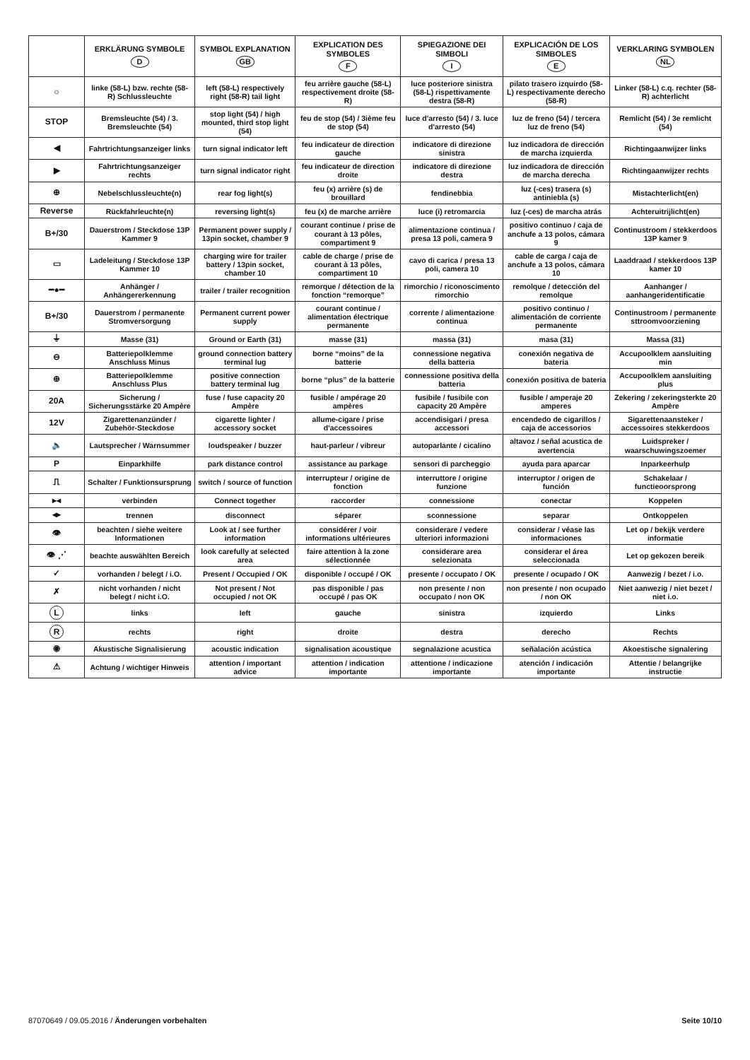| | ERKLÄRUNG SYMBOLE D | SYMBOL EXPLANATION GB | EXPLICATION DES SYMBOLES F | SPIEGAZIONE DEI SIMBOLI I | EXPLICACIÓN DE LOS SIMBOLES E | VERKLARING SYMBOLEN NL |
| --- | --- | --- | --- | --- | --- | --- |
| ☼ | linke (58-L) bzw. rechte (58-R) Schlussleuchte | left (58-L) respectively right (58-R) tail light | feu arrière gauche (58-L) respectivement droite (58-R) | luce posteriore sinistra (58-L) rispettivamente destra (58-R) | pilato trasero izquirdo (58-L) respectivamente derecho (58-R) | Linker (58-L) c.q. rechter (58-R) achterlicht |
| STOP | Bremsleuchte (54) / 3. Bremsleuchte (54) | stop light (54) / high mounted, third stop light (54) | feu de stop (54) / 3ième feu de stop (54) | luce d'arresto (54) / 3. luce d'arresto (54) | luz de freno (54) / tercera luz de freno (54) | Remlicht (54) / 3e remlicht (54) |
| ◀ | Fahrtrichtungsanzeiger links | turn signal indicator left | feu indicateur de direction gauche | indicatore di direzione sinistra | luz indicadora de dirección de marcha izquierda | Richtingaanwijzer links |
| ▶ | Fahrtrichtungsanzeiger rechts | turn signal indicator right | feu indicateur de direction droite | indicatore di direzione destra | luz indicadora de dirección de marcha derecha | Richtingaanwijzer rechts |
| ⊕ | Nebelschlussleuchte(n) | rear fog light(s) | feu (x) arrière (s) de brouillard | fendinebbia | luz (-ces) trasera (s) antiniebla (s) | Mistachterlicht(en) |
| Reverse | Rückfahrleuchte(n) | reversing light(s) | feu (x) de marche arrière | luce (i) retromarcia | luz (-ces) de marcha atrás | Achteruitrijlicht(en) |
| B+/30 | Dauerstrom / Steckdose 13P Kammer 9 | Permanent power supply / 13pin socket, chamber 9 | courant continue / prise de courant à 13 pôles, compartiment 9 | alimentazione continua / presa 13 poli, camera 9 | positivo continuo / caja de anchufe a 13 polos, cámara 9 | Continustroom / stekkerdoos 13P kamer 9 |
| ▭ | Ladeleitung / Steckdose 13P Kammer 10 | charging wire for trailer battery / 13pin socket, chamber 10 | cable de charge / prise de courant à 13 pôles, compartiment 10 | cavo di carica / presa 13 poli, camera 10 | cable de carga / caja de anchufe a 13 polos, cámara 10 | Laaddraad / stekkerdoos 13P kamer 10 |
| ━●━ | Anhänger / Anhängererkennung | trailer / trailer recognition | remorque / détection de la fonction “remorque” | rimorchio / riconoscimento rimorchio | remolque / detección del remolque | Aanhanger / aanhangeridentificatie |
| B+/30 | Dauerstrom / permanente Stromversorgung | Permanent current power supply | courant continue / alimentation électrique permanente | corrente / alimentazione continua | positivo continuo / alimentación de corriente permanente | Continustroom / permanente sttroomvoorziening |
| ⏚ | Masse (31) | Ground or Earth (31) | masse (31) | massa (31) | masa (31) | Massa (31) |
| ⊖ | Batteriepolklemme Anschluss Minus | ground connection battery terminal lug | borne “moins” de la batterie | connessione negativa della batteria | conexión negativa de bateria | Accupoolklem aansluiting min |
| ⊕ | Batteriepolklemme Anschluss Plus | positive connection battery terminal lug | borne “plus” de la batterie | connessione positiva della batteria | conexión positiva de bateria | Accupoolklem aansluiting plus |
| 20A | Sicherung / Sicherungsstärke 20 Ampère | fuse / fuse capacity 20 Ampère | fusible / ampérage 20 ampères | fusibile / fusibile con capacity 20 Ampère | fusible / amperaje 20 amperes | Zekering / zekeringsterkte 20 Ampère |
| 12V | Zigarettenanzünder / Zubehör-Steckdose | cigarette lighter / accessory socket | allume-cigare / prise d'accessoires | accendisigari / presa accessori | encendedo de cigarillos / caja de accessorios | Sigarettenaansteker / accessoires stekkerdoos |
| 🔈 | Lautsprecher / Warnsummer | loudspeaker / buzzer | haut-parleur / vibreur | autoparlante / cicalino | altavoz / señal acustica de avertencia | Luidspreker / waarschuwingszoemer |
| P | Einparkhilfe | park distance control | assistance au parkage | sensori di parcheggio | ayuda para aparcar | Inparkeerhulp |
| ⎍ | Schalter / Funktionsursprung | switch / source of function | interrupteur / origine de fonction | interruttore / origine funzione | interruptor / origen de función | Schakelaar / functieoorsprong |
| ▸◂ | verbinden | Connect together | raccorder | connessione | conectar | Koppelen |
| ◂▸ | trennen | disconnect | séparer | sconnessione | separar | Ontkoppelen |
| 👁 | beachten / siehe weitere Informationen | Look at / see further information | considérer / voir informations ultérieures | considerare / vedere ulteriori informazioni | considerar / véase las informaciones | Let op / bekijk verdere informatie |
| 👁 ⋰ | beachte auswählten Bereich | look carefully at selected area | faire attention à la zone sélectionnée | considerare area selezionata | considerar el área seleccionada | Let op gekozen bereik |
| ✓ | vorhanden / belegt / i.O. | Present / Occupied / OK | disponible / occupé / OK | presente / occupato / OK | presente / ocupado / OK | Aanwezig / bezet / i.o. |
| ✗ | nicht vorhanden / nicht belegt / nicht i.O. | Not present / Not occupied / not OK | pas disponible / pas occupé / pas OK | non presente / non occupato / non OK | non presente / non ocupado / non OK | Niet aanwezig / niet bezet / niet i.o. |
| L | links | left | gauche | sinistra | izquierdo | Links |
| R | rechts | right | droite | destra | derecho | Rechts |
| ◉ | Akustische Signalisierung | acoustic indication | signalisation acoustique | segnalazione acustica | señalación acústica | Akoestische signalering |
| ⚠ | Achtung / wichtiger Hinweis | attention / important advice | attention / indication importante | attentione / indicazione importante | atención / indicación importante | Attentie / belangrijke instructie |
87070649 / 09.05.2016 / Änderungen vorbehalten Seite 10/10